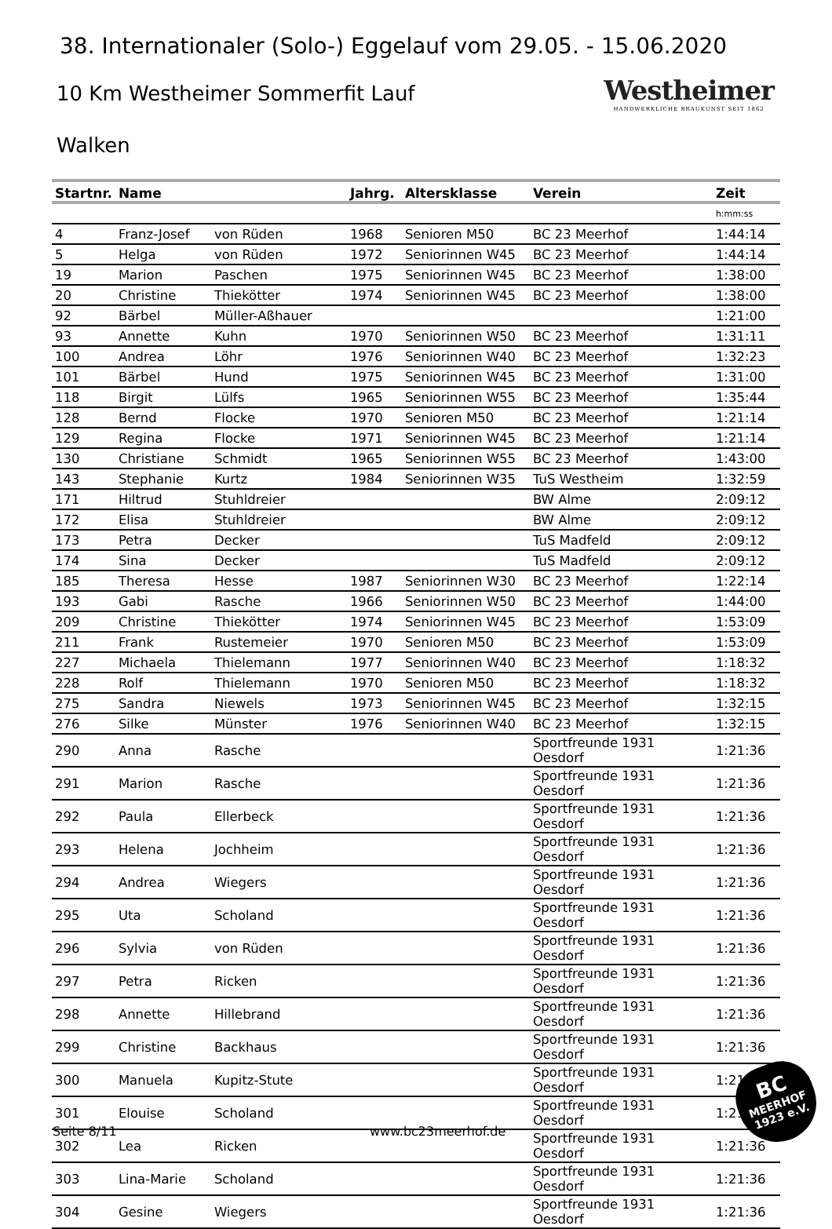38. Internationaler (Solo-) Eggelauf vom 29.05. - 15.06.2020
10 Km Westheimer Sommerfit Lauf
Walken
Westheimer
HANDWERKLICHE BRAUKUNST SEIT 1862
| Startnr. | Name | | Jahrg. | Altersklasse | Verein | Zeit |
| --- | --- | --- | --- | --- | --- | --- |
| | | | | | | h:mm:ss |
| 4 | Franz-Josef | von Rüden | 1968 | Senioren M50 | BC 23 Meerhof | 1:44:14 |
| 5 | Helga | von Rüden | 1972 | Seniorinnen W45 | BC 23 Meerhof | 1:44:14 |
| 19 | Marion | Paschen | 1975 | Seniorinnen W45 | BC 23 Meerhof | 1:38:00 |
| 20 | Christine | Thiekötter | 1974 | Seniorinnen W45 | BC 23 Meerhof | 1:38:00 |
| 92 | Bärbel | Müller-Aßhauer | | | | 1:21:00 |
| 93 | Annette | Kuhn | 1970 | Seniorinnen W50 | BC 23 Meerhof | 1:31:11 |
| 100 | Andrea | Löhr | 1976 | Seniorinnen W40 | BC 23 Meerhof | 1:32:23 |
| 101 | Bärbel | Hund | 1975 | Seniorinnen W45 | BC 23 Meerhof | 1:31:00 |
| 118 | Birgit | Lülfs | 1965 | Seniorinnen W55 | BC 23 Meerhof | 1:35:44 |
| 128 | Bernd | Flocke | 1970 | Senioren M50 | BC 23 Meerhof | 1:21:14 |
| 129 | Regina | Flocke | 1971 | Seniorinnen W45 | BC 23 Meerhof | 1:21:14 |
| 130 | Christiane | Schmidt | 1965 | Seniorinnen W55 | BC 23 Meerhof | 1:43:00 |
| 143 | Stephanie | Kurtz | 1984 | Seniorinnen W35 | TuS Westheim | 1:32:59 |
| 171 | Hiltrud | Stuhldreier | | | BW Alme | 2:09:12 |
| 172 | Elisa | Stuhldreier | | | BW Alme | 2:09:12 |
| 173 | Petra | Decker | | | TuS Madfeld | 2:09:12 |
| 174 | Sina | Decker | | | TuS Madfeld | 2:09:12 |
| 185 | Theresa | Hesse | 1987 | Seniorinnen W30 | BC 23 Meerhof | 1:22:14 |
| 193 | Gabi | Rasche | 1966 | Seniorinnen W50 | BC 23 Meerhof | 1:44:00 |
| 209 | Christine | Thiekötter | 1974 | Seniorinnen W45 | BC 23 Meerhof | 1:53:09 |
| 211 | Frank | Rustemeier | 1970 | Senioren M50 | BC 23 Meerhof | 1:53:09 |
| 227 | Michaela | Thielemann | 1977 | Seniorinnen W40 | BC 23 Meerhof | 1:18:32 |
| 228 | Rolf | Thielemann | 1970 | Senioren M50 | BC 23 Meerhof | 1:18:32 |
| 275 | Sandra | Niewels | 1973 | Seniorinnen W45 | BC 23 Meerhof | 1:32:15 |
| 276 | Silke | Münster | 1976 | Seniorinnen W40 | BC 23 Meerhof | 1:32:15 |
| 290 | Anna | Rasche | | | Sportfreunde 1931 Oesdorf | 1:21:36 |
| 291 | Marion | Rasche | | | Sportfreunde 1931 Oesdorf | 1:21:36 |
| 292 | Paula | Ellerbeck | | | Sportfreunde 1931 Oesdorf | 1:21:36 |
| 293 | Helena | Jochheim | | | Sportfreunde 1931 Oesdorf | 1:21:36 |
| 294 | Andrea | Wiegers | | | Sportfreunde 1931 Oesdorf | 1:21:36 |
| 295 | Uta | Scholand | | | Sportfreunde 1931 Oesdorf | 1:21:36 |
| 296 | Sylvia | von Rüden | | | Sportfreunde 1931 Oesdorf | 1:21:36 |
| 297 | Petra | Ricken | | | Sportfreunde 1931 Oesdorf | 1:21:36 |
| 298 | Annette | Hillebrand | | | Sportfreunde 1931 Oesdorf | 1:21:36 |
| 299 | Christine | Backhaus | | | Sportfreunde 1931 Oesdorf | 1:21:36 |
| 300 | Manuela | Kupitz-Stute | | | Sportfreunde 1931 Oesdorf | 1:21:36 |
| 301 | Elouise | Scholand | | | Sportfreunde 1931 Oesdorf | 1:21:36 |
| 302 | Lea | Ricken | | | Sportfreunde 1931 Oesdorf | 1:21:36 |
| 303 | Lina-Marie | Scholand | | | Sportfreunde 1931 Oesdorf | 1:21:36 |
| 304 | Gesine | Wiegers | | | Sportfreunde 1931 Oesdorf | 1:21:36 |
BC
MEERHOF
1923 e.V.
Seite 8/11 www.bc23meerhof.de